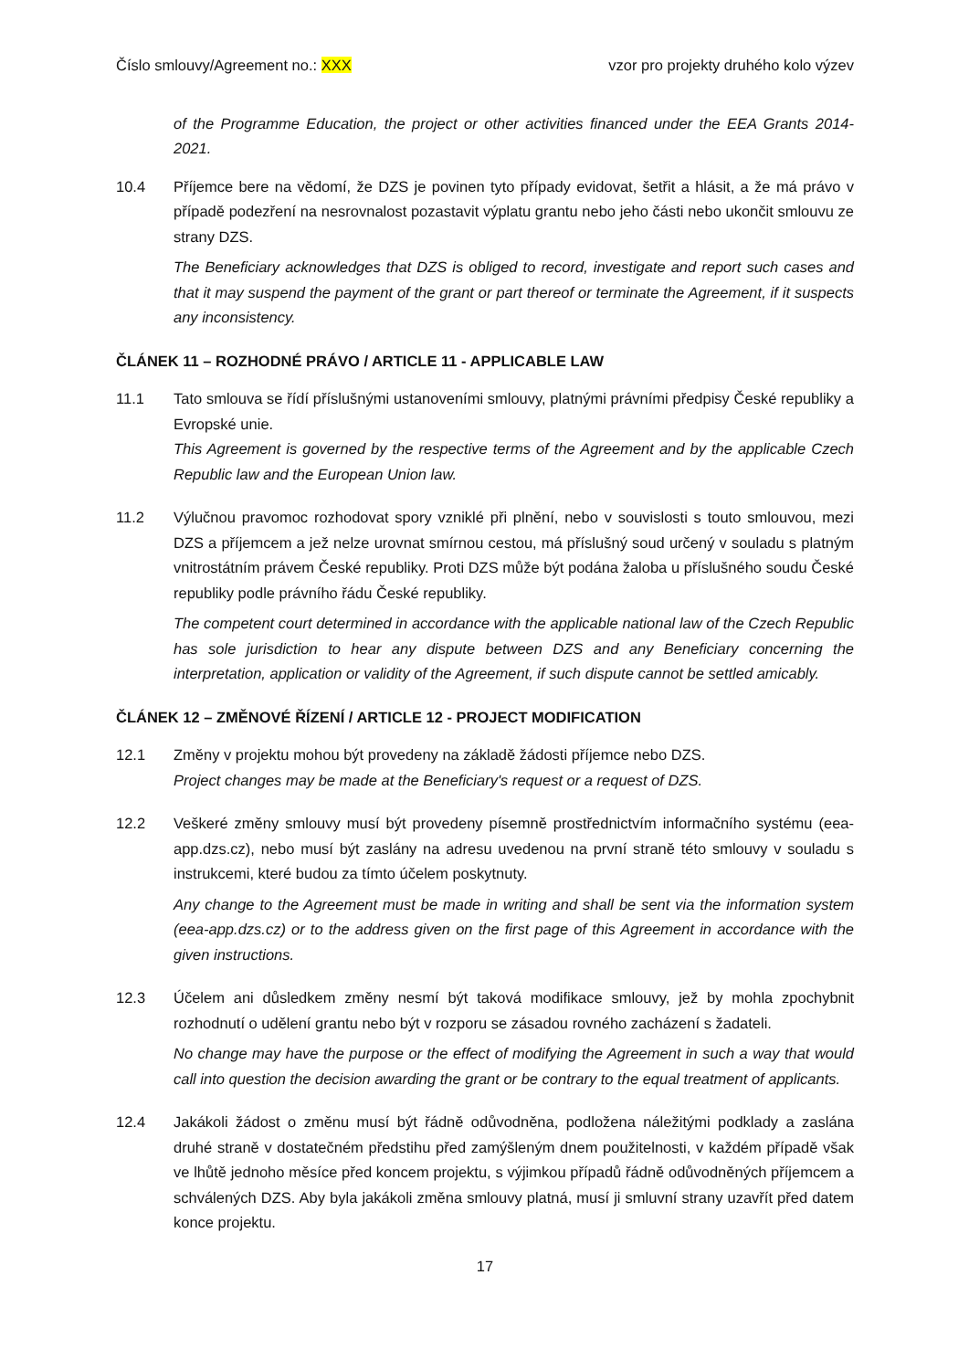Číslo smlouvy/Agreement no.: XXX vzor pro projekty druhého kolo výzev
of the Programme Education, the project or other activities financed under the EEA Grants 2014-2021.
10.4 Příjemce bere na vědomí, že DZS je povinen tyto případy evidovat, šetřit a hlásit, a že má právo v případě podezření na nesrovnalost pozastavit výplatu grantu nebo jeho části nebo ukončit smlouvu ze strany DZS.
The Beneficiary acknowledges that DZS is obliged to record, investigate and report such cases and that it may suspend the payment of the grant or part thereof or terminate the Agreement, if it suspects any inconsistency.
ČLÁNEK 11 – ROZHODNÉ PRÁVO / ARTICLE 11 - APPLICABLE LAW
11.1 Tato smlouva se řídí příslušnými ustanoveními smlouvy, platnými právními předpisy České republiky a Evropské unie.
This Agreement is governed by the respective terms of the Agreement and by the applicable Czech Republic law and the European Union law.
11.2 Výlučnou pravomoc rozhodovat spory vzniklé při plnění, nebo v souvislosti s touto smlouvou, mezi DZS a příjemcem a jež nelze urovnat smírnou cestou, má příslušný soud určený v souladu s platným vnitrostátním právem České republiky. Proti DZS může být podána žaloba u příslušného soudu České republiky podle právního řádu České republiky.
The competent court determined in accordance with the applicable national law of the Czech Republic has sole jurisdiction to hear any dispute between DZS and any Beneficiary concerning the interpretation, application or validity of the Agreement, if such dispute cannot be settled amicably.
ČLÁNEK 12 – ZMĚNOVÉ ŘÍZENÍ / ARTICLE 12 - PROJECT MODIFICATION
12.1 Změny v projektu mohou být provedeny na základě žádosti příjemce nebo DZS.
Project changes may be made at the Beneficiary's request or a request of DZS.
12.2 Veškeré změny smlouvy musí být provedeny písemně prostřednictvím informačního systému (eea-app.dzs.cz), nebo musí být zaslány na adresu uvedenou na první straně této smlouvy v souladu s instrukcemi, které budou za tímto účelem poskytnuty.
Any change to the Agreement must be made in writing and shall be sent via the information system (eea-app.dzs.cz) or to the address given on the first page of this Agreement in accordance with the given instructions.
12.3 Účelem ani důsledkem změny nesmí být taková modifikace smlouvy, jež by mohla zpochybnit rozhodnutí o udělení grantu nebo být v rozporu se zásadou rovného zacházení s žadateli.
No change may have the purpose or the effect of modifying the Agreement in such a way that would call into question the decision awarding the grant or be contrary to the equal treatment of applicants.
12.4 Jakákoli žádost o změnu musí být řádně odůvodněna, podložena náležitými podklady a zaslána druhé straně v dostatečném předstihu před zamýšleným dnem použitelnosti, v každém případě však ve lhůtě jednoho měsíce před koncem projektu, s výjimkou případů řádně odůvodněných příjemcem a schválených DZS. Aby byla jakákoli změna smlouvy platná, musí ji smluvní strany uzavřít před datem konce projektu.
17